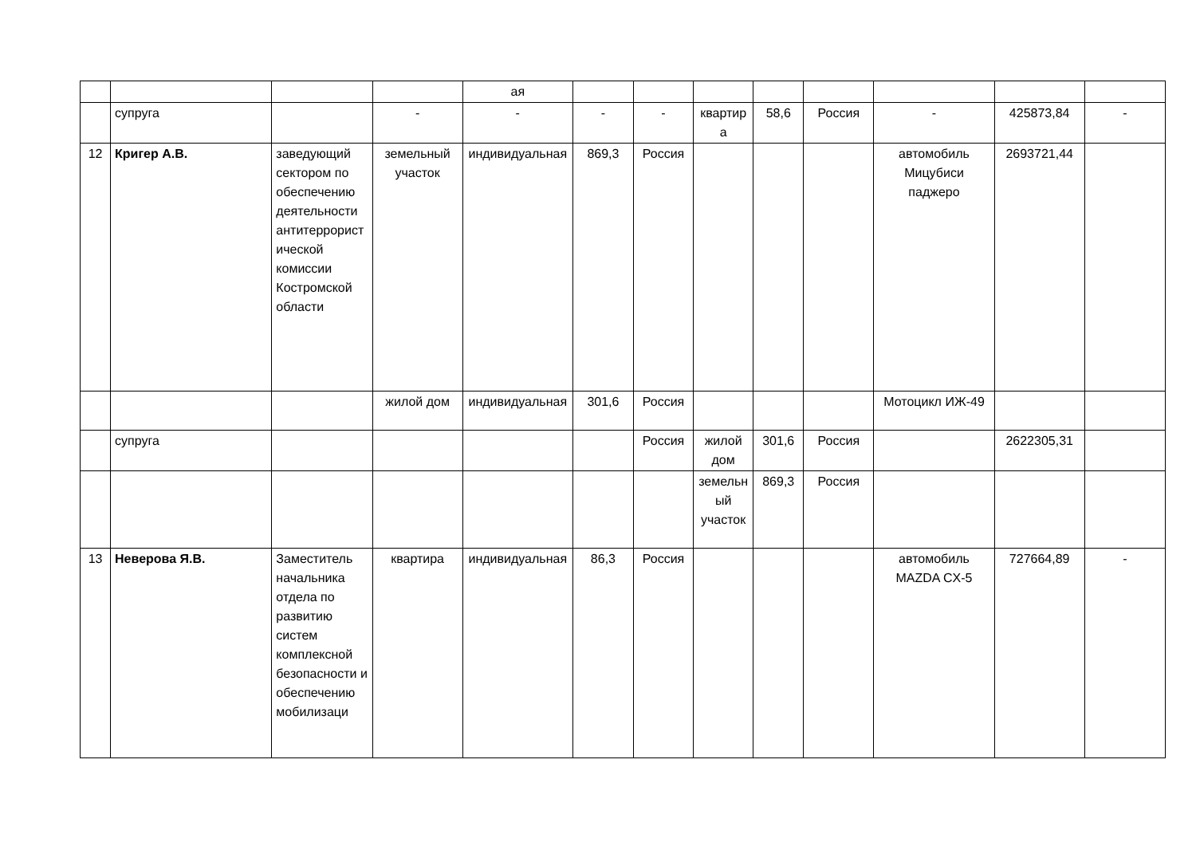| | | | | ая | | | | | | | | |
| | супруга | | - | - | - | - | квартира | 58,6 | Россия | - | 425873,84 | - |
| 12 | Кригер А.В. | заведующий сектором по обеспечению деятельности антитеррористической комиссии Костромской области | земельный участок | индивидуальная | 869,3 | Россия | | | | автомобиль Мицубиси паджеро | 2693721,44 | |
| | | | жилой дом | индивидуальная | 301,6 | Россия | | | | Мотоцикл ИЖ-49 | | |
| | супруга | | | | | Россия | жилой дом | 301,6 | Россия | | 2622305,31 | |
| | | | | | | | земельный участок | 869,3 | Россия | | | |
| 13 | Неверова Я.В. | Заместитель начальника отдела по развитию систем комплексной безопасности и обеспечению мобилизаци | квартира | индивидуальная | 86,3 | Россия | | | | автомобиль MAZDA CX-5 | 727664,89 | - |